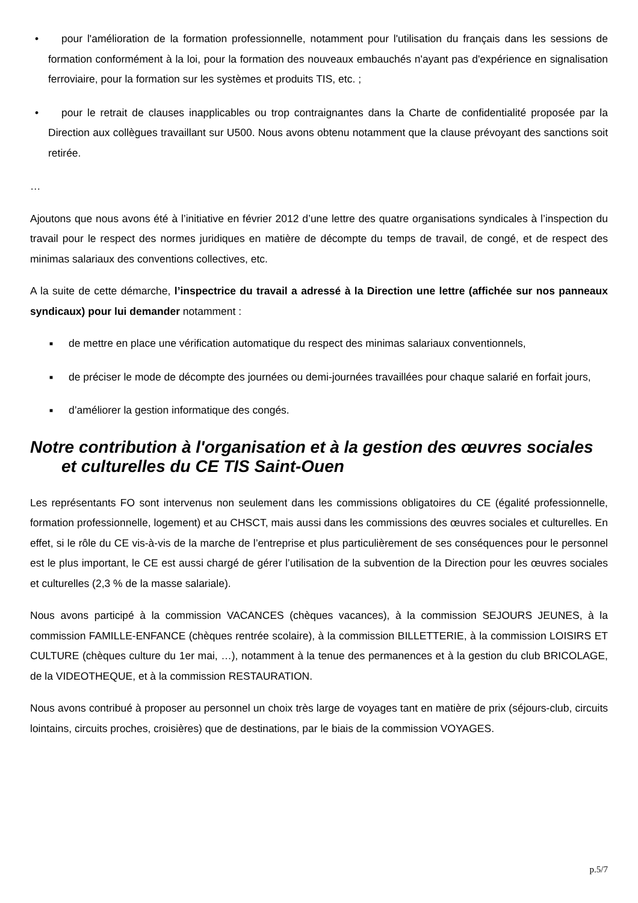• pour l'amélioration de la formation professionnelle, notamment pour l'utilisation du français dans les sessions de formation conformément à la loi, pour la formation des nouveaux embauchés n'ayant pas d'expérience en signalisation ferroviaire, pour la formation sur les systèmes et produits TIS, etc. ;
• pour le retrait de clauses inapplicables ou trop contraignantes dans la Charte de confidentialité proposée par la Direction aux collègues travaillant sur U500. Nous avons obtenu notamment que la clause prévoyant des sanctions soit retirée.
…
Ajoutons que nous avons été à l’initiative en février 2012 d’une lettre des quatre organisations syndicales à l’inspection du travail pour le respect des normes juridiques en matière de décompte du temps de travail, de congé, et de respect des minimas salariaux des conventions collectives, etc.
A la suite de cette démarche, l’inspectrice du travail a adressé à la Direction une lettre (affichée sur nos panneaux syndicaux) pour lui demander notamment :
■ de mettre en place une vérification automatique du respect des minimas salariaux conventionnels,
■ de préciser le mode de décompte des journées ou demi-journées travaillées pour chaque salarié en forfait jours,
■ d’améliorer la gestion informatique des congés.
Notre contribution à l'organisation et à la gestion des œuvres sociales et culturelles du CE TIS Saint-Ouen
Les représentants FO sont intervenus non seulement dans les commissions obligatoires du CE (égalité professionnelle, formation professionnelle, logement) et au CHSCT, mais aussi dans les commissions des œuvres sociales et culturelles. En effet, si le rôle du CE vis-à-vis de la marche de l’entreprise et plus particulièrement de ses conséquences pour le personnel est le plus important, le CE est aussi chargé de gérer l’utilisation de la subvention de la Direction pour les œuvres sociales et culturelles (2,3 % de la masse salariale).
Nous avons participé à la commission VACANCES (chèques vacances), à la commission SEJOURS JEUNES, à la commission FAMILLE-ENFANCE (chèques rentrée scolaire), à la commission BILLETTERIE, à la commission LOISIRS ET CULTURE (chèques culture du 1er mai, …), notamment à la tenue des permanences et à la gestion du club BRICOLAGE, de la VIDEOTHEQUE, et à la commission RESTAURATION.
Nous avons contribué à proposer au personnel un choix très large de voyages tant en matière de prix (séjours-club, circuits lointains, circuits proches, croisières) que de destinations, par le biais de la commission VOYAGES.
p.5/7